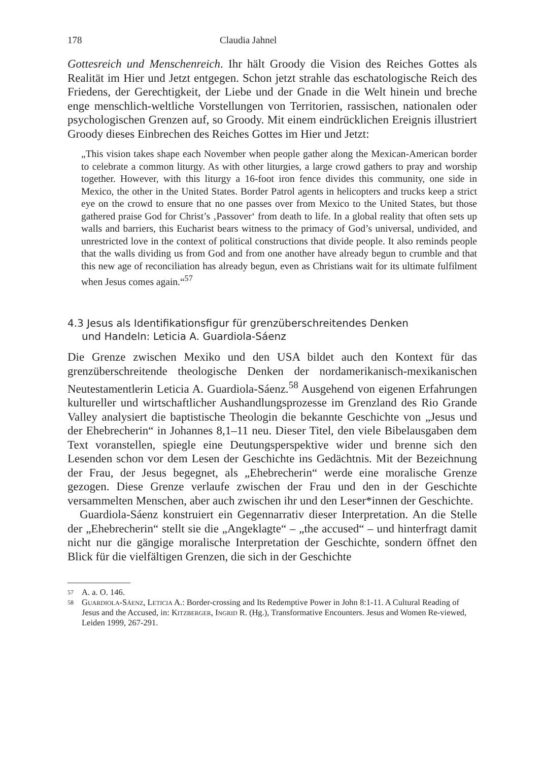178 Claudia Jahnel
Gottesreich und Menschenreich. Ihr hält Groody die Vision des Reiches Gottes als Realität im Hier und Jetzt entgegen. Schon jetzt strahle das eschatologische Reich des Friedens, der Gerechtigkeit, der Liebe und der Gnade in die Welt hinein und breche enge menschlich-weltliche Vorstellungen von Territorien, rassischen, nationalen oder psychologischen Grenzen auf, so Groody. Mit einem eindrücklichen Ereignis illustriert Groody dieses Einbrechen des Reiches Gottes im Hier und Jetzt:
„This vision takes shape each November when people gather along the Mexican-American border to celebrate a common liturgy. As with other liturgies, a large crowd gathers to pray and worship together. However, with this liturgy a 16-foot iron fence divides this community, one side in Mexico, the other in the United States. Border Patrol agents in helicopters and trucks keep a strict eye on the crowd to ensure that no one passes over from Mexico to the United States, but those gathered praise God for Christ’s ‚Passover‘ from death to life. In a global reality that often sets up walls and barriers, this Eucharist bears witness to the primacy of God’s universal, undivided, and unrestricted love in the context of political constructions that divide people. It also reminds people that the walls dividing us from God and from one another have already begun to crumble and that this new age of reconciliation has already begun, even as Christians wait for its ultimate fulfilment when Jesus comes again.“<sup>57</sup>
4.3 Jesus als Identifikationsfigur für grenzüberschreitendes Denken
und Handeln: Leticia A. Guardiola-Sáenz
Die Grenze zwischen Mexiko und den USA bildet auch den Kontext für das grenzüberschreitende theologische Denken der nordamerikanisch-mexikanischen Neutestamentlerin Leticia A. Guardiola-Sáenz.<sup>58</sup> Ausgehend von eigenen Erfahrungen kultureller und wirtschaftlicher Aushandlungsprozesse im Grenzland des Rio Grande Valley analysiert die baptistische Theologin die bekannte Geschichte von „Jesus und der Ehebrecherin“ in Johannes 8,1–11 neu. Dieser Titel, den viele Bibelausgaben dem Text voranstellen, spiegle eine Deutungsperspektive wider und brenne sich den Lesenden schon vor dem Lesen der Geschichte ins Gedächtnis. Mit der Bezeichnung der Frau, der Jesus begegnet, als „Ehebrecherin“ werde eine moralische Grenze gezogen. Diese Grenze verlaufe zwischen der Frau und den in der Geschichte versammelten Menschen, aber auch zwischen ihr und den Leser*innen der Geschichte.
Guardiola-Sáenz konstruiert ein Gegennarrativ dieser Interpretation. An die Stelle der „Ehebrecherin“ stellt sie die „Angeklagte“ – „the accused“ – und hinterfragt damit nicht nur die gängige moralische Interpretation der Geschichte, sondern öffnet den Blick für die vielfältigen Grenzen, die sich in der Geschichte
57
A. a. O. 146.
58
Guardiola-Sáenz, Leticia A.: Border-crossing and Its Redemptive Power in John 8:1-11. A Cultural Reading of Jesus and the Accused, in: Kitzberger, Ingrid R. (Hg.), Transformative Encounters. Jesus and Women Re-viewed, Leiden 1999, 267-291.